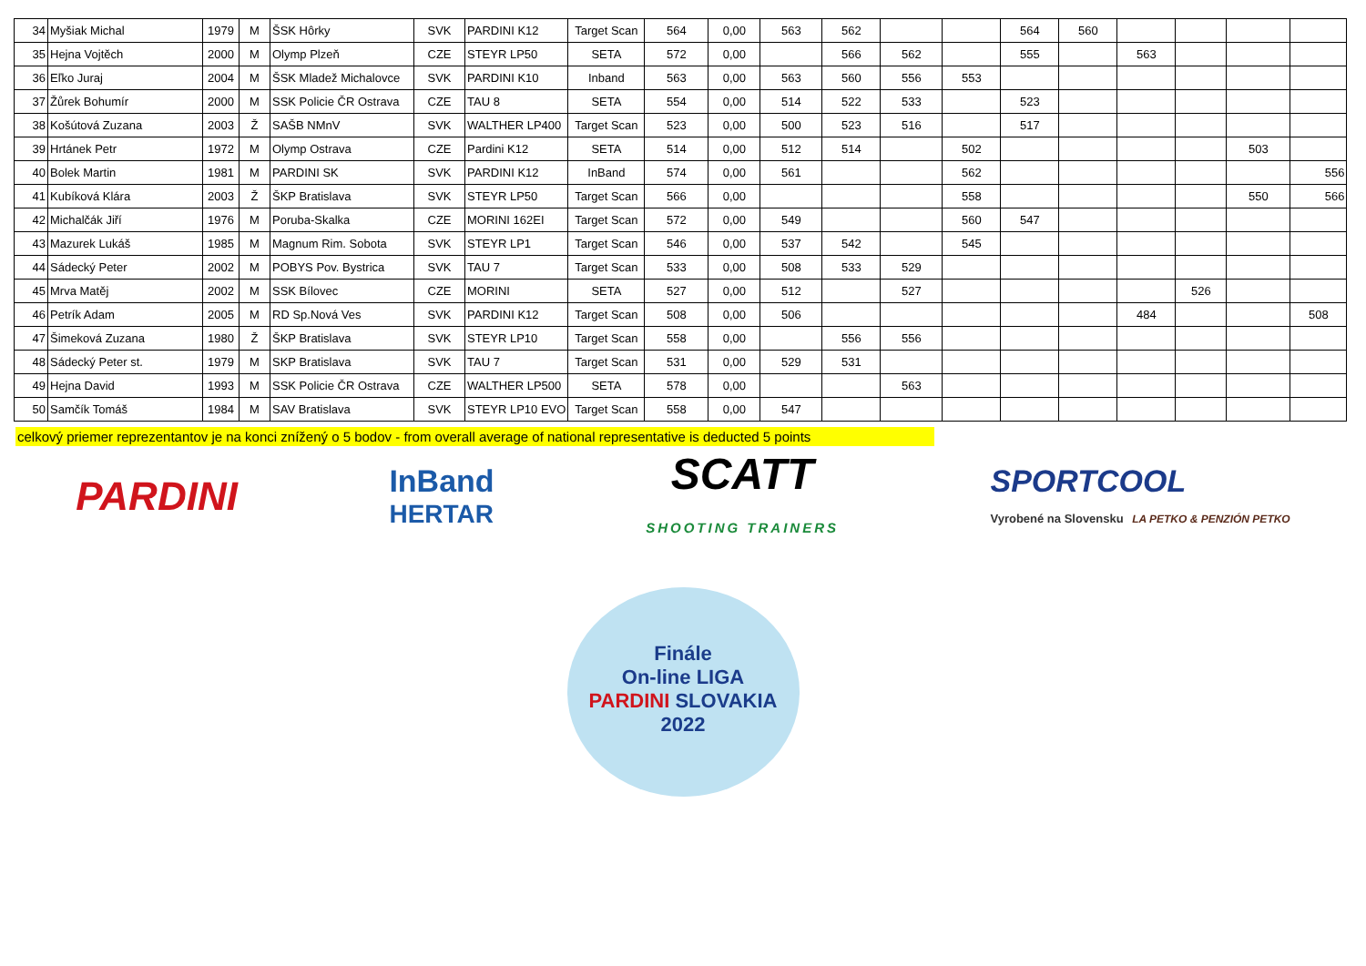| 34 | Myšiak Michal | 1979 | M | ŠSK Hôrky | SVK | PARDINI K12 | Target Scan | 564 | 0,00 | 563 | 562 | | | 564 | 560 | | | | |
| 35 | Hejna Vojtěch | 2000 | M | Olymp Plzeň | CZE | STEYR LP50 | SETA | 572 | 0,00 | | 566 | 562 | | 555 | | 563 | | | |
| 36 | Eľko Juraj | 2004 | M | ŠSK Mladež Michalovce | SVK | PARDINI K10 | Inband | 563 | 0,00 | 563 | 560 | 556 | 553 | | | | | | |
| 37 | Žůrek Bohumír | 2000 | M | SSK Policie ČR Ostrava | CZE | TAU 8 | SETA | 554 | 0,00 | 514 | 522 | 533 | | 523 | | | | | |
| 38 | Košútová Zuzana | 2003 | Ž | SAŠB NMnV | SVK | WALTHER LP400 | Target Scan | 523 | 0,00 | 500 | 523 | 516 | | 517 | | | | | |
| 39 | Hrtánek Petr | 1972 | M | Olymp Ostrava | CZE | Pardini K12 | SETA | 514 | 0,00 | 512 | 514 | | 502 | | | | | 503 | |
| 40 | Bolek Martin | 1981 | M | PARDINI SK | SVK | PARDINI K12 | InBand | 574 | 0,00 | 561 | | | 562 | | | | | | 556 |
| 41 | Kubíková Klára | 2003 | Ž | ŠKP Bratislava | SVK | STEYR LP50 | Target Scan | 566 | 0,00 | | | | 558 | | | | | 550 | 566 |
| 42 | Michalčák Jiří | 1976 | M | Poruba-Skalka | CZE | MORINI 162EI | Target Scan | 572 | 0,00 | 549 | | | 560 | 547 | | | | | |
| 43 | Mazurek Lukáš | 1985 | M | Magnum Rim. Sobota | SVK | STEYR LP1 | Target Scan | 546 | 0,00 | 537 | 542 | | 545 | | | | | | |
| 44 | Sádecký Peter | 2002 | M | POBYS Pov. Bystrica | SVK | TAU 7 | Target Scan | 533 | 0,00 | 508 | 533 | 529 | | | | | | | |
| 45 | Mrva Matěj | 2002 | M | SSK Bílovec | CZE | MORINI | SETA | 527 | 0,00 | 512 | | 527 | | | | | 526 | | |
| 46 | Petrík Adam | 2005 | M | RD Sp.Nová Ves | SVK | PARDINI K12 | Target Scan | 508 | 0,00 | 506 | | | | | | 484 | | | 508 |
| 47 | Šimeková Zuzana | 1980 | Ž | ŠKP Bratislava | SVK | STEYR LP10 | Target Scan | 558 | 0,00 | | 556 | 556 | | | | | | | |
| 48 | Sádecký Peter st. | 1979 | M | SKP Bratislava | SVK | TAU 7 | Target Scan | 531 | 0,00 | 529 | 531 | | | | | | | | |
| 49 | Hejna David | 1993 | M | SSK Policie ČR Ostrava | CZE | WALTHER LP500 | SETA | 578 | 0,00 | | | 563 | | | | | | | |
| 50 | Samčík Tomáš | 1984 | M | SAV Bratislava | SVK | STEYR LP10 EVO | Target Scan | 558 | 0,00 | 547 | | | | | | | | | |
celkový priemer reprezentantov je na konci znížený o 5 bodov - from overall average of national representative is deducted 5 points
PARDINI
InBand
HERTAR
SCATT
SHOOTING TRAINERS
SPORTCOOL
Vyrobené na Slovensku LA PETKO & PENZIÓN PETKO
Finále
On-line LIGA
PARDINI SLOVAKIA
2022